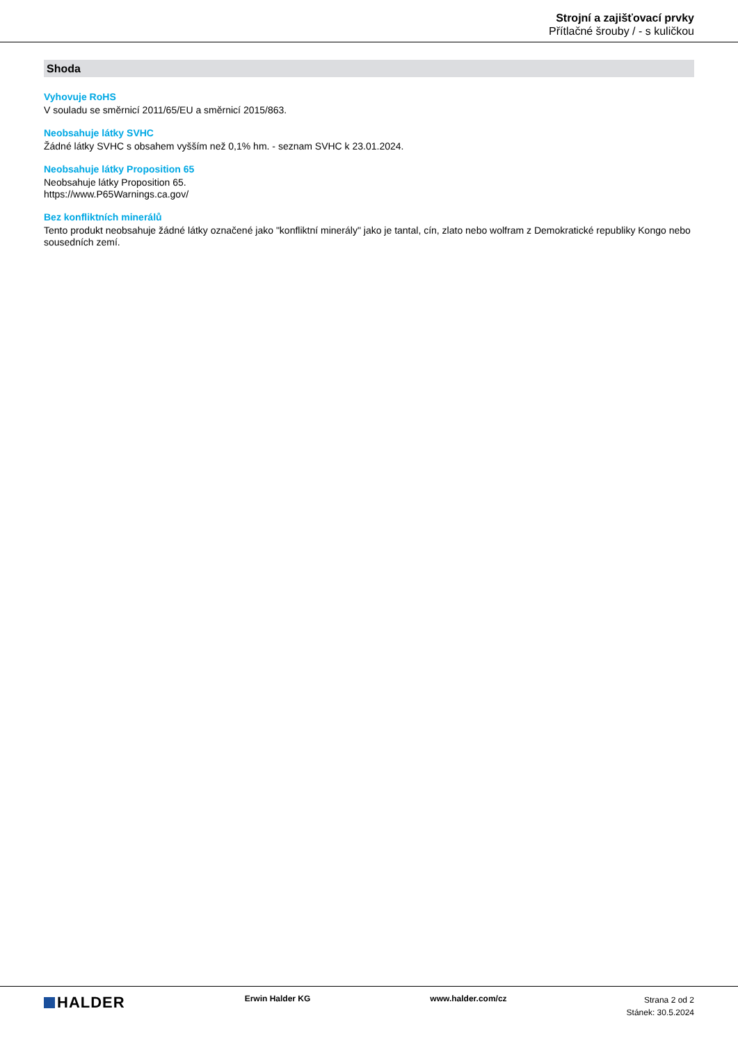Strojní a zajišťovací prvky
Přítlačné šrouby / - s kuličkou
Shoda
Vyhovuje RoHS
V souladu se směrnicí 2011/65/EU a směrnicí 2015/863.
Neobsahuje látky SVHC
Žádné látky SVHC s obsahem vyšším než 0,1% hm. - seznam SVHC k 23.01.2024.
Neobsahuje látky Proposition 65
Neobsahuje látky Proposition 65.
https://www.P65Warnings.ca.gov/
Bez konfliktních minerálů
Tento produkt neobsahuje žádné látky označené jako "konfliktní minerály" jako je tantal, cín, zlato nebo wolfram z Demokratické republiky Kongo nebo sousedních zemí.
HALDER
Erwin Halder KG www.halder.com/cz
Strana 2 od 2
Stánek: 30.5.2024